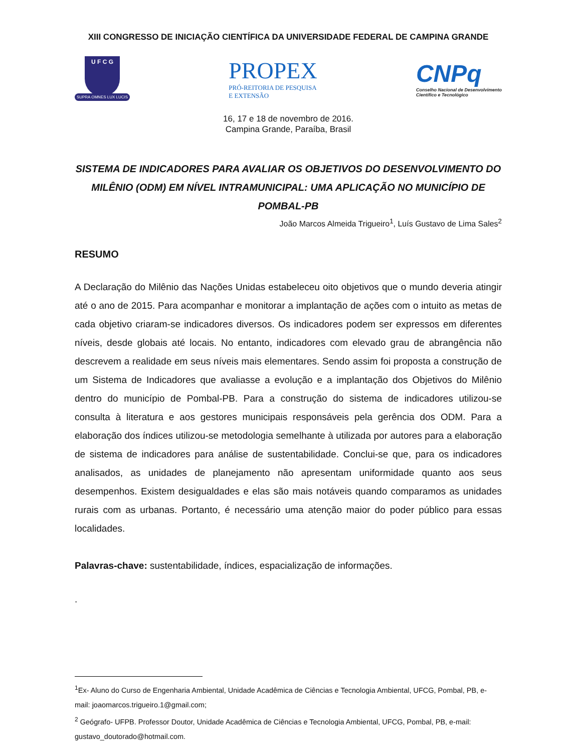XIII CONGRESSO DE INICIAÇÃO CIENTÍFICA DA UNIVERSIDADE FEDERAL DE CAMPINA GRANDE
U F C G
SUPRA OMNES LUX LUCIS
PROPEX
PRÓ-REITORIA DE PESQUISA
E EXTENSÃO
CNPq
Conselho Nacional de Desenvolvimento
Científico e Tecnológico
16, 17 e 18 de novembro de 2016.
Campina Grande, Paraíba, Brasil
SISTEMA DE INDICADORES PARA AVALIAR OS OBJETIVOS DO DESENVOLVIMENTO DO MILÊNIO (ODM) EM NÍVEL INTRAMUNICIPAL: UMA APLICAÇÃO NO MUNICÍPIO DE POMBAL-PB
João Marcos Almeida Trigueiro<sup>1</sup>, Luís Gustavo de Lima Sales<sup>2</sup>
RESUMO
A Declaração do Milênio das Nações Unidas estabeleceu oito objetivos que o mundo deveria atingir até o ano de 2015. Para acompanhar e monitorar a implantação de ações com o intuito as metas de cada objetivo criaram-se indicadores diversos. Os indicadores podem ser expressos em diferentes níveis, desde globais até locais. No entanto, indicadores com elevado grau de abrangência não descrevem a realidade em seus níveis mais elementares. Sendo assim foi proposta a construção de um Sistema de Indicadores que avaliasse a evolução e a implantação dos Objetivos do Milênio dentro do município de Pombal-PB. Para a construção do sistema de indicadores utilizou-se consulta à literatura e aos gestores municipais responsáveis pela gerência dos ODM. Para a elaboração dos índices utilizou-se metodologia semelhante à utilizada por autores para a elaboração de sistema de indicadores para análise de sustentabilidade. Conclui-se que, para os indicadores analisados, as unidades de planejamento não apresentam uniformidade quanto aos seus desempenhos. Existem desigualdades e elas são mais notáveis quando comparamos as unidades rurais com as urbanas. Portanto, é necessário uma atenção maior do poder público para essas localidades.
Palavras-chave: sustentabilidade, índices, espacialização de informações.
.
<sup>1</sup> Ex- Aluno do Curso de Engenharia Ambiental, Unidade Acadêmica de Ciências e Tecnologia Ambiental, UFCG, Pombal, PB, e-mail: joaomarcos.trigueiro.1@gmail.com;
<sup>2</sup> Geógrafo- UFPB. Professor Doutor, Unidade Acadêmica de Ciências e Tecnologia Ambiental, UFCG, Pombal, PB, e-mail: gustavo_doutorado@hotmail.com.